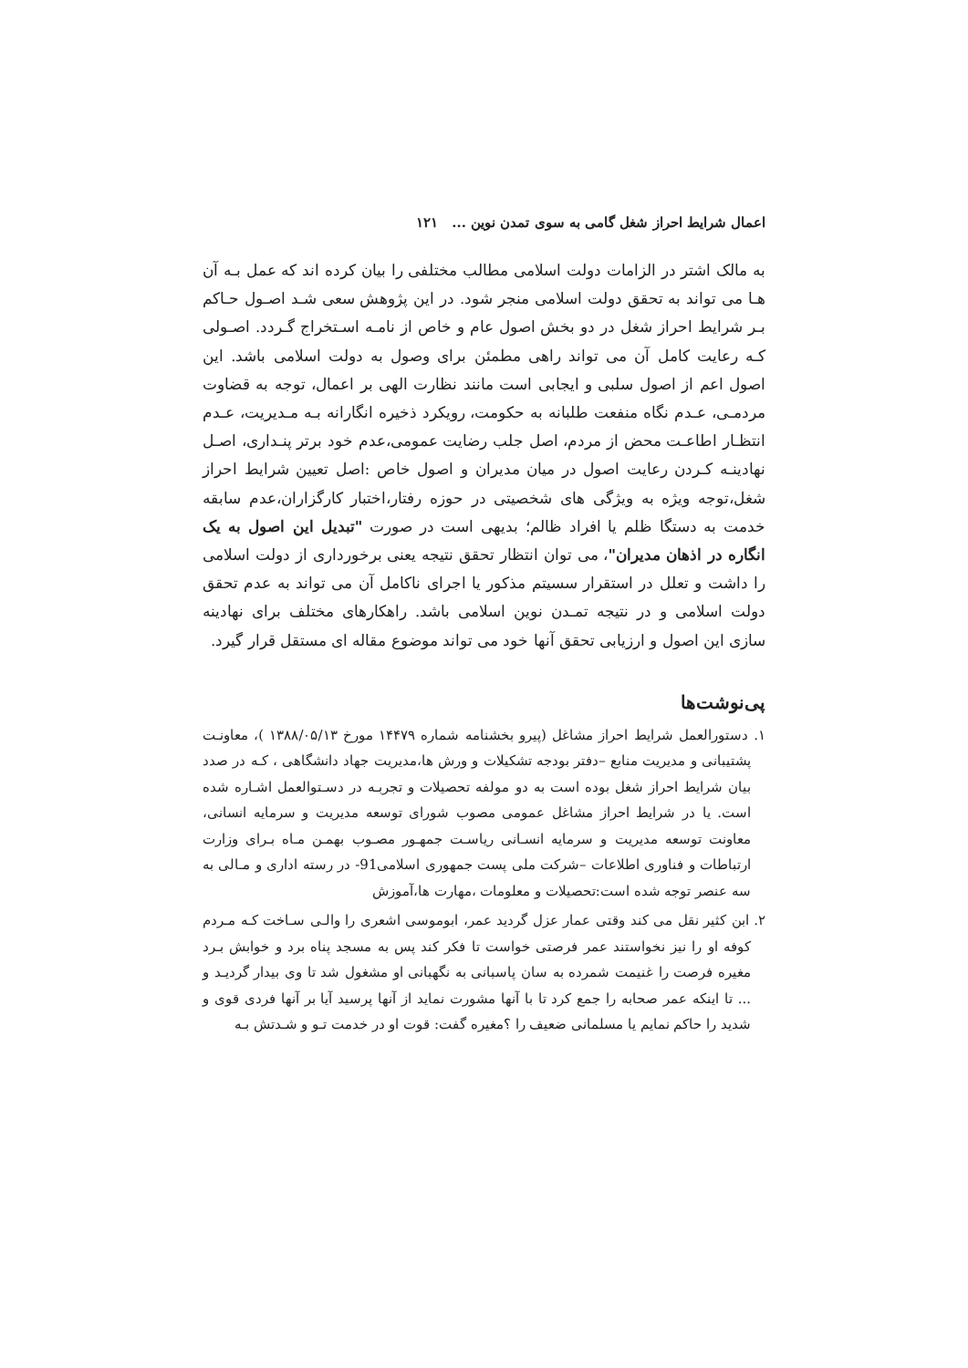اعمال شرایط احراز شغل گامی به سوی تمدن نوین ... ۱۲۱
به مالک اشتر در الزامات دولت اسلامی مطالب مختلفی را بیان کرده اند که عمل بـه آن هـا می تواند به تحقق دولت اسلامی منجر شود. در این پژوهش سعی شـد اصـول حـاکم بـر شرایط احراز شغل در دو بخش اصول عام و خاص از نامـه اسـتخراج گـردد. اصـولی کـه رعایت کامل آن می تواند راهی مطمئن برای وصول به دولت اسلامی باشد. این اصول اعم از اصول سلبی و ایجابی است مانند نظارت الهی بر اعمال، توجه به قضاوت مردمـی، عـدم نگاه منفعت طلبانه به حکومت، رویکرد ذخیره انگارانه بـه مـدیریت، عـدم انتظـار اطاعـت محض از مردم، اصل جلب رضایت عمومی،عدم خود برتر پنـداری، اصـل نهادینـه کـردن رعایت اصول در میان مدیران و اصول خاص :اصل تعیین شرایط احراز شغل،توجه ویژه به ویژگی های شخصیتی در حوزه رفتار،اختبار کارگزاران،عدم سابقه خدمت به دستگا ظلم یا افراد ظالم؛ بدیهی است در صورت "تبدیل این اصول به یک انگاره در اذهان مدیران"، می توان انتظار تحقق نتیجه یعنی برخورداری از دولت اسلامی را داشت و تعلل در استقرار سسیتم مذکور یا اجرای ناکامل آن می تواند به عدم تحقق دولت اسلامی و در نتیجه تمـدن نوین اسلامی باشد. راهکارهای مختلف برای نهادینه سازی این اصول و ارزیابی تحقق آنها خود می تواند موضوع مقاله ای مستقل قرار گیرد.
پی‌نوشت‌ها
۱. دستورالعمل شرایط احراز مشاغل (پیرو بخشنامه شماره ۱۴۴۷۹ مورخ ۱۳۸۸/۰۵/۱۳ )، معاونـت پشتیبانی و مدیریت منابع –دفتر بودجه تشکیلات و ورش ها،مدیریت جهاد دانشگاهی ، کـه در صدد بیان شرایط احراز شغل بوده است به دو مولفه تحصیلات و تجربـه در دسـتوالعمل اشـاره شده است. یا در شرایط احراز مشاغل عمومی مصوب شورای توسعه مدیریت و سرمایه انسانی، معاونت توسعه مدیریت و سرمایه انسـانی ریاسـت جمهـور مصـوب بهمـن مـاه بـرای وزارت ارتباطات و فناوری اطلاعات –شرکت ملی پست جمهوری اسلامی91- در رسته اداری و مـالی به سه عنصر توجه شده است:تحصیلات و معلومات ،مهارت ها،آموزش
۲. ابن کثیر نقل می کند وقتی عمار عزل گردید عمر، ابوموسی اشعری را والـی سـاخت کـه مـردم کوفه او را نیز نخواستند عمر فرصتی خواست تا فکر کند پس به مسجد پناه برد و خوابش بـرد مغیره فرصت را غنیمت شمرده به سان پاسبانی به نگهبانی او مشغول شد تا وی بیدار گردیـد و ... تا اینکه عمر صحابه را جمع کرد تا با آنها مشورت نماید از آنها پرسید آیا بر آنها فردی قوی و شدید را حاکم نمایم یا مسلمانی ضعیف را ؟مغیره گفت: قوت او در خدمت تـو و شـدتش بـه